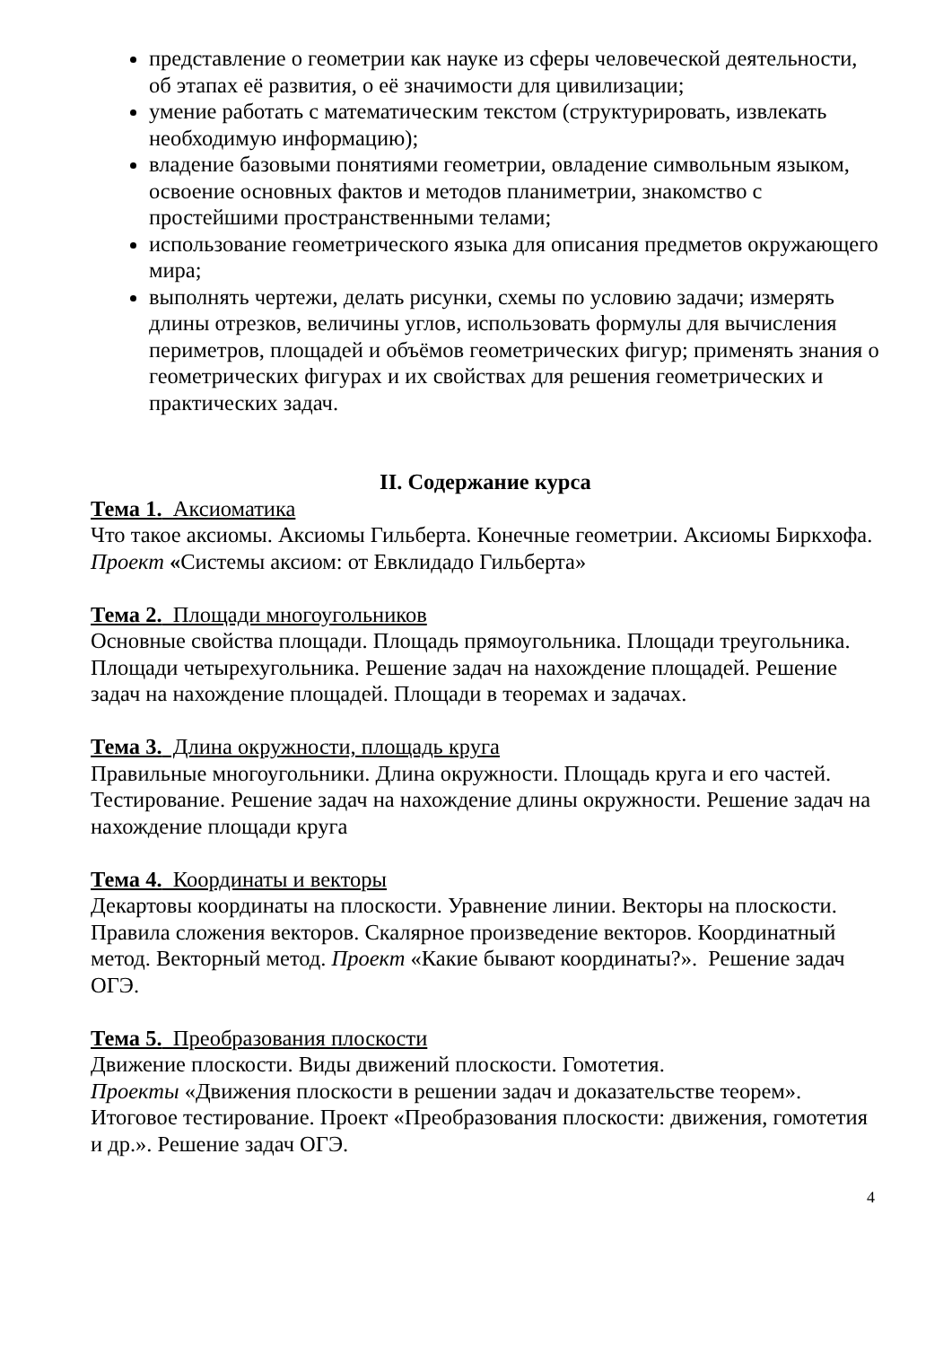представление о геометрии как науке из сферы человеческой деятельности, об этапах её развития, о её значимости для цивилизации;
умение работать с математическим текстом (структурировать, извлекать необходимую информацию);
владение базовыми понятиями геометрии, овладение символьным языком, освоение основных фактов и методов планиметрии, знакомство с простейшими пространственными телами;
использование геометрического языка для описания предметов окружающего мира;
выполнять чертежи, делать рисунки, схемы по условию задачи; измерять длины отрезков, величины углов, использовать формулы для вычисления периметров, площадей и объёмов геометрических фигур; применять знания о геометрических фигурах и их свойствах для решения геометрических и практических задач.
II. Содержание курса
Тема 1. Аксиоматика
Что такое аксиомы. Аксиомы Гильберта. Конечные геометрии. Аксиомы Биркхофа. Проект «Системы аксиом: от Евклидадо Гильберта»
Тема 2. Площади многоугольников
Основные свойства площади. Площадь прямоугольника. Площади треугольника. Площади четырехугольника. Решение задач на нахождение площадей. Решение задач на нахождение площадей. Площади в теоремах и задачах.
Тема 3. Длина окружности, площадь круга
Правильные многоугольники. Длина окружности. Площадь круга и его частей. Тестирование. Решение задач на нахождение длины окружности. Решение задач на нахождение площади круга
Тема 4. Координаты и векторы
Декартовы координаты на плоскости. Уравнение линии. Векторы на плоскости. Правила сложения векторов. Скалярное произведение векторов. Координатный метод. Векторный метод. Проект «Какие бывают координаты?». Решение задач ОГЭ.
Тема 5. Преобразования плоскости
Движение плоскости. Виды движений плоскости. Гомотетия.
Проекты «Движения плоскости в решении задач и доказательстве теорем». Итоговое тестирование. Проект «Преобразования плоскости: движения, гомотетия и др.». Решение задач ОГЭ.
4